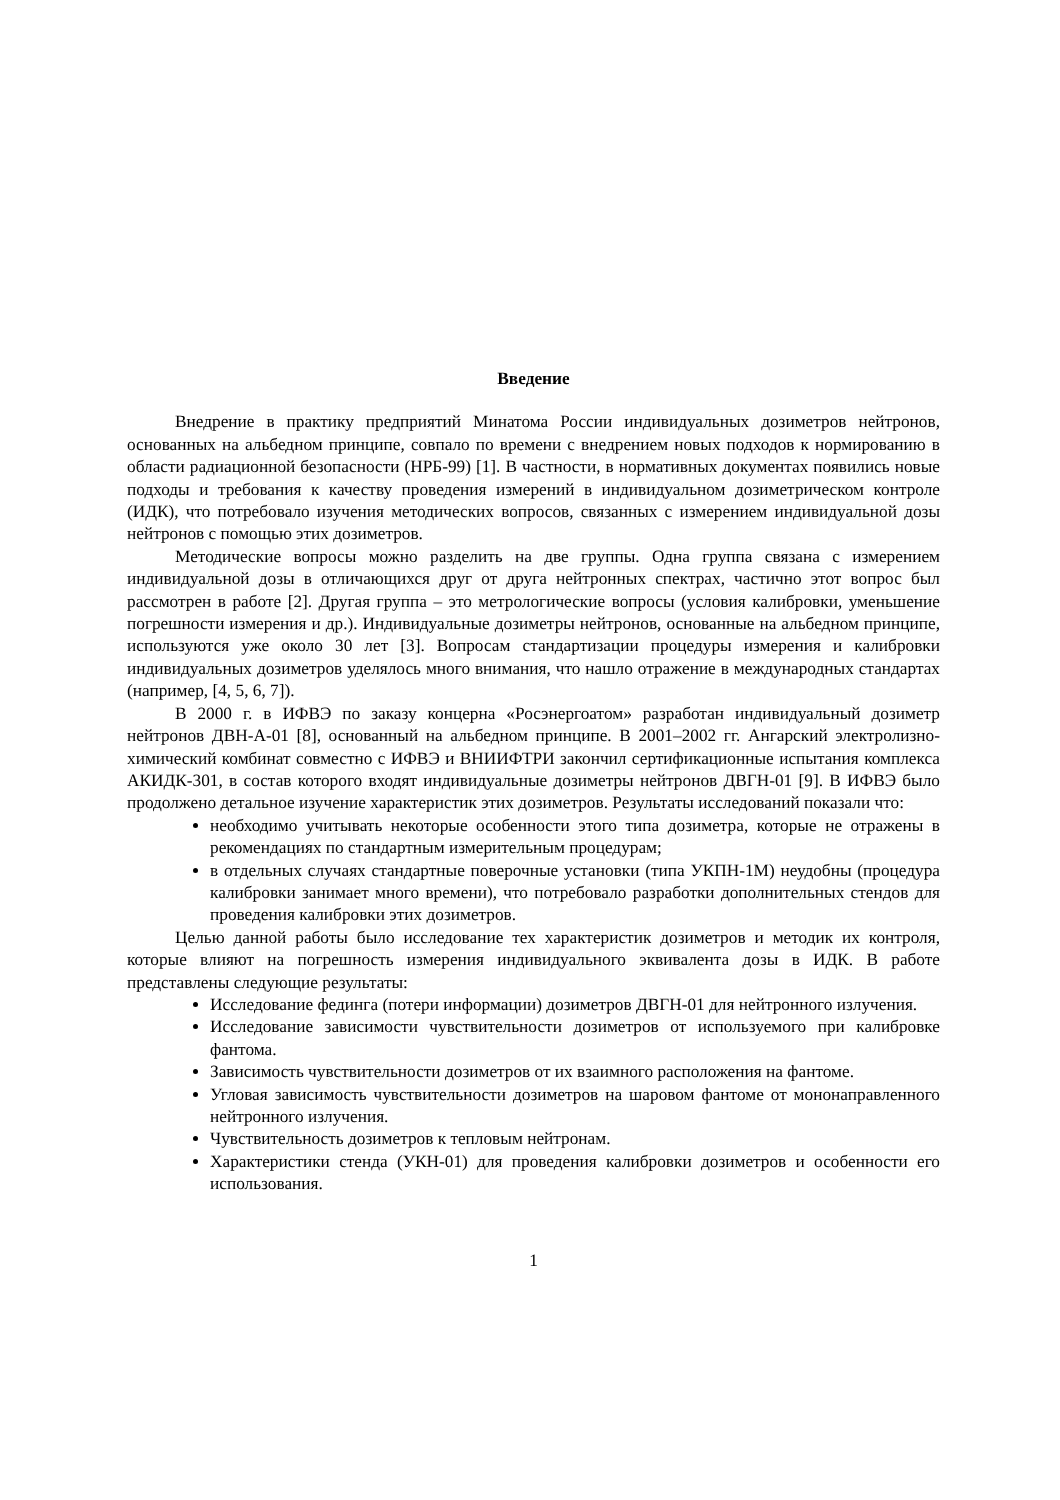Введение
Внедрение в практику предприятий Минатома России индивидуальных дозиметров нейтронов, основанных на альбедном принципе, совпало по времени с внедрением новых подходов к нормированию в области радиационной безопасности (НРБ-99) [1]. В частности, в нормативных документах появились новые подходы и требования к качеству проведения измерений в индивидуальном дозиметрическом контроле (ИДК), что потребовало изучения методических вопросов, связанных с измерением индивидуальной дозы нейтронов с помощью этих дозиметров.
Методические вопросы можно разделить на две группы. Одна группа связана с измерением индивидуальной дозы в отличающихся друг от друга нейтронных спектрах, частично этот вопрос был рассмотрен в работе [2]. Другая группа – это метрологические вопросы (условия калибровки, уменьшение погрешности измерения и др.). Индивидуальные дозиметры нейтронов, основанные на альбедном принципе, используются уже около 30 лет [3]. Вопросам стандартизации процедуры измерения и калибровки индивидуальных дозиметров уделялось много внимания, что нашло отражение в международных стандартах (например, [4, 5, 6, 7]).
В 2000 г. в ИФВЭ по заказу концерна «Росэнергоатом» разработан индивидуальный дозиметр нейтронов ДВН-А-01 [8], основанный на альбедном принципе. В 2001–2002 гг. Ангарский электролизно-химический комбинат совместно с ИФВЭ и ВНИИФТРИ закончил сертификационные испытания комплекса АКИДК-301, в состав которого входят индивидуальные дозиметры нейтронов ДВГН-01 [9]. В ИФВЭ было продолжено детальное изучение характеристик этих дозиметров. Результаты исследований показали что:
необходимо учитывать некоторые особенности этого типа дозиметра, которые не отражены в рекомендациях по стандартным измерительным процедурам;
в отдельных случаях стандартные поверочные установки (типа УКПН-1М) неудобны (процедура калибровки занимает много времени), что потребовало разработки дополнительных стендов для проведения калибровки этих дозиметров.
Целью данной работы было исследование тех характеристик дозиметров и методик их контроля, которые влияют на погрешность измерения индивидуального эквивалента дозы в ИДК. В работе представлены следующие результаты:
Исследование фединга (потери информации) дозиметров ДВГН-01 для нейтронного излучения.
Исследование зависимости чувствительности дозиметров от используемого при калибровке фантома.
Зависимость чувствительности дозиметров от их взаимного расположения на фантоме.
Угловая зависимость чувствительности дозиметров на шаровом фантоме от мононаправленного нейтронного излучения.
Чувствительность дозиметров к тепловым нейтронам.
Характеристики стенда (УКН-01) для проведения калибровки дозиметров и особенности его использования.
1